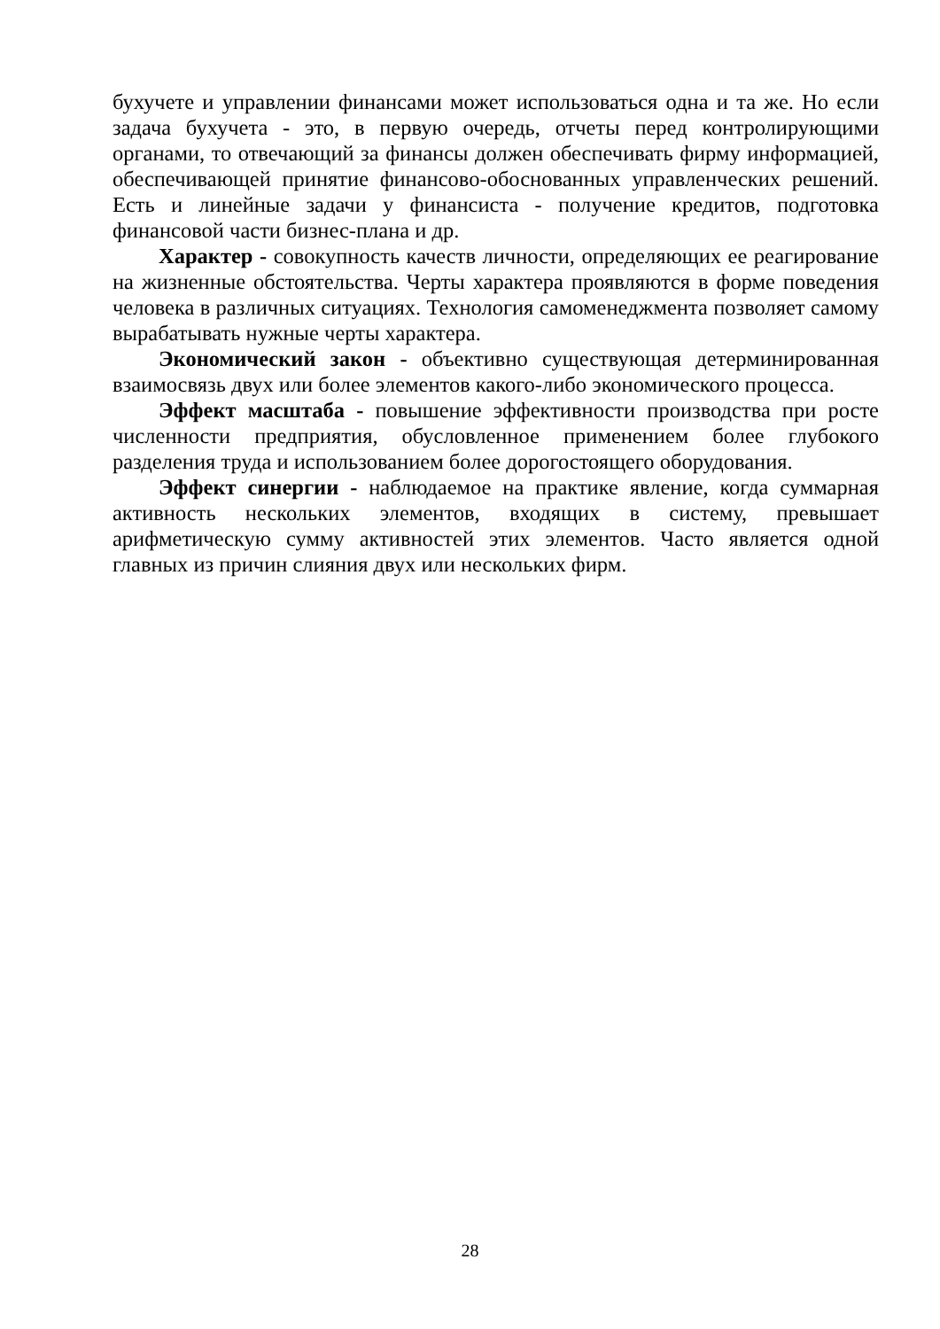бухучете и управлении финансами может использоваться одна и та же. Но если задача бухучета - это, в первую очередь, отчеты перед контролирующими органами, то отвечающий за финансы должен обеспечивать фирму информацией, обеспечивающей принятие финансово-обоснованных управленческих решений. Есть и линейные задачи у финансиста - получение кредитов, подготовка финансовой части бизнес-плана и др.
Характер - совокупность качеств личности, определяющих ее реагирование на жизненные обстоятельства. Черты характера проявляются в форме поведения человека в различных ситуациях. Технология самоменеджмента позволяет самому вырабатывать нужные черты характера.
Экономический закон - объективно существующая детерминированная взаимосвязь двух или более элементов какого-либо экономического процесса.
Эффект масштаба - повышение эффективности производства при росте численности предприятия, обусловленное применением более глубокого разделения труда и использованием более дорогостоящего оборудования.
Эффект синергии - наблюдаемое на практике явление, когда суммарная активность нескольких элементов, входящих в систему, превышает арифметическую сумму активностей этих элементов. Часто является одной главных из причин слияния двух или нескольких фирм.
28